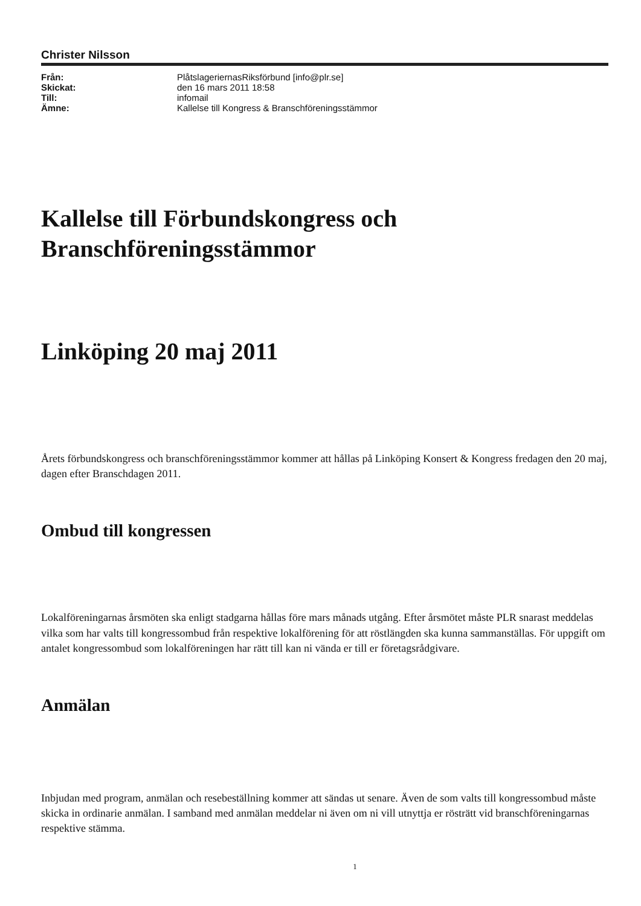Christer Nilsson
| Från: | PlåtslageriernasRiksförbund [info@plr.se] |
| Skickat: | den 16 mars 2011 18:58 |
| Till: | infomail |
| Ämne: | Kallelse till Kongress & Branschföreningsstämmor |
Kallelse till Förbundskongress och Branschföreningsstämmor
Linköping 20 maj 2011
Årets förbundskongress och branschföreningsstämmor kommer att hållas på Linköping Konsert & Kongress fredagen den 20 maj, dagen efter Branschdagen 2011.
Ombud till kongressen
Lokalföreningarnas årsmöten ska enligt stadgarna hållas före mars månads utgång. Efter årsmötet måste PLR snarast meddelas vilka som har valts till kongressombud från respektive lokalförening för att röstlängden ska kunna sammanställas. För uppgift om antalet kongressombud som lokalföreningen har rätt till kan ni vända er till er företagsrådgivare.
Anmälan
Inbjudan med program, anmälan och resebeställning kommer att sändas ut senare. Även de som valts till kongressombud måste skicka in ordinarie anmälan. I samband med anmälan meddelar ni även om ni vill utnyttja er rösträtt vid branschföreningarnas respektive stämma.
1